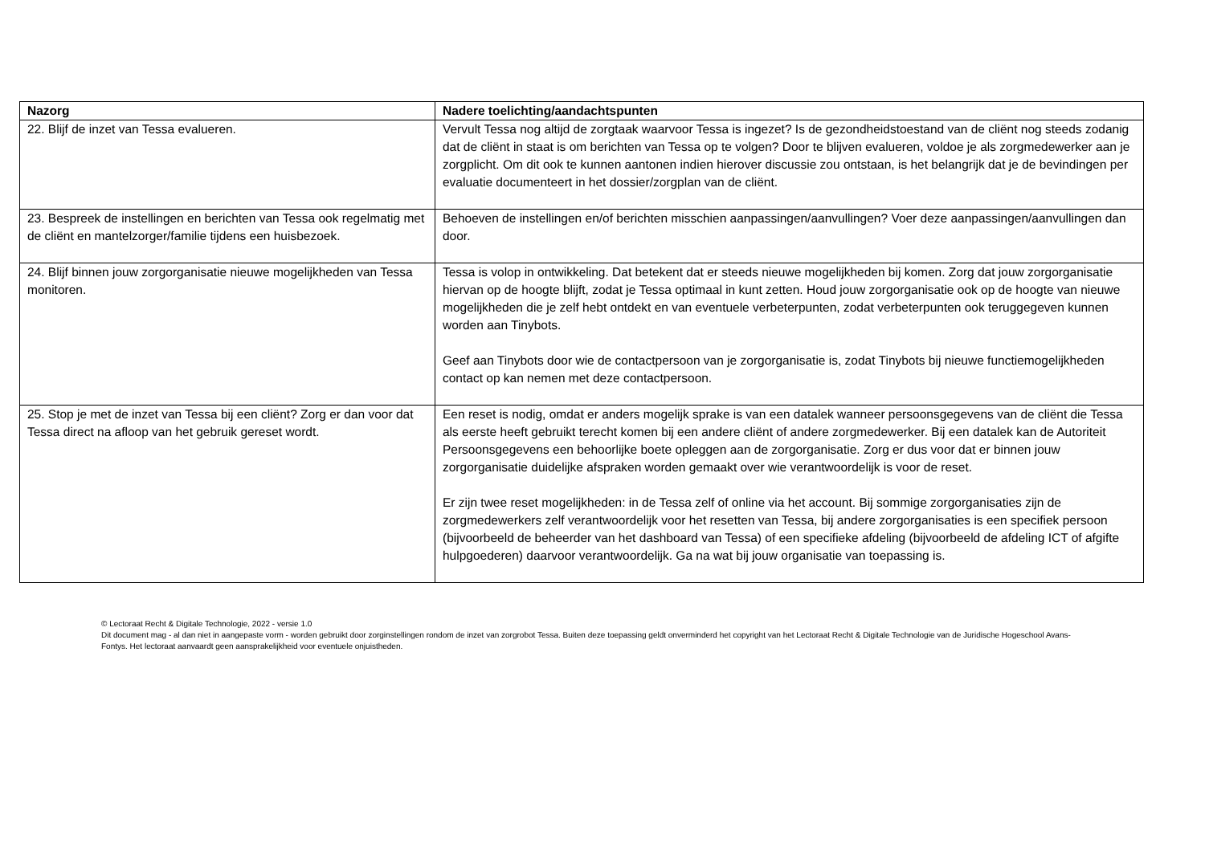| Nazorg | Nadere toelichting/aandachtspunten |
| --- | --- |
| 22. Blijf de inzet van Tessa evalueren. | Vervult Tessa nog altijd de zorgtaak waarvoor Tessa is ingezet? Is de gezondheidstoestand van de cliënt nog steeds zodanig dat de cliënt in staat is om berichten van Tessa op te volgen? Door te blijven evalueren, voldoe je als zorgmedewerker aan je zorgplicht. Om dit ook te kunnen aantonen indien hierover discussie zou ontstaan, is het belangrijk dat je de bevindingen per evaluatie documenteert in het dossier/zorgplan van de cliënt. |
| 23. Bespreek de instellingen en berichten van Tessa ook regelmatig met de cliënt en mantelzorger/familie tijdens een huisbezoek. | Behoeven de instellingen en/of berichten misschien aanpassingen/aanvullingen? Voer deze aanpassingen/aanvullingen dan door. |
| 24. Blijf binnen jouw zorgorganisatie nieuwe mogelijkheden van Tessa monitoren. | Tessa is volop in ontwikkeling. Dat betekent dat er steeds nieuwe mogelijkheden bij komen. Zorg dat jouw zorgorganisatie hiervan op de hoogte blijft, zodat je Tessa optimaal in kunt zetten. Houd jouw zorgorganisatie ook op de hoogte van nieuwe mogelijkheden die je zelf hebt ontdekt en van eventuele verbeterpunten, zodat verbeterpunten ook teruggegeven kunnen worden aan Tinybots. Geef aan Tinybots door wie de contactpersoon van je zorgorganisatie is, zodat Tinybots bij nieuwe functiemogelijkheden contact op kan nemen met deze contactpersoon. |
| 25. Stop je met de inzet van Tessa bij een cliënt? Zorg er dan voor dat Tessa direct na afloop van het gebruik gereset wordt. | Een reset is nodig, omdat er anders mogelijk sprake is van een datalek wanneer persoonsgegevens van de cliënt die Tessa als eerste heeft gebruikt terecht komen bij een andere cliënt of andere zorgmedewerker. Bij een datalek kan de Autoriteit Persoonsgegevens een behoorlijke boete opleggen aan de zorgorganisatie. Zorg er dus voor dat er binnen jouw zorgorganisatie duidelijke afspraken worden gemaakt over wie verantwoordelijk is voor de reset. Er zijn twee reset mogelijkheden: in de Tessa zelf of online via het account. Bij sommige zorgorganisaties zijn de zorgmedewerkers zelf verantwoordelijk voor het resetten van Tessa, bij andere zorgorganisaties is een specifiek persoon (bijvoorbeeld de beheerder van het dashboard van Tessa) of een specifieke afdeling (bijvoorbeeld de afdeling ICT of afgifte hulpgoederen) daarvoor verantwoordelijk. Ga na wat bij jouw organisatie van toepassing is. |
© Lectoraat Recht & Digitale Technologie, 2022 - versie 1.0
Dit document mag - al dan niet in aangepaste vorm - worden gebruikt door zorginstellingen rondom de inzet van zorgrobot Tessa. Buiten deze toepassing geldt onverminderd het copyright van het Lectoraat Recht & Digitale Technologie van de Juridische Hogeschool Avans-Fontys. Het lectoraat aanvaardt geen aansprakelijkheid voor eventuele onjuistheden.